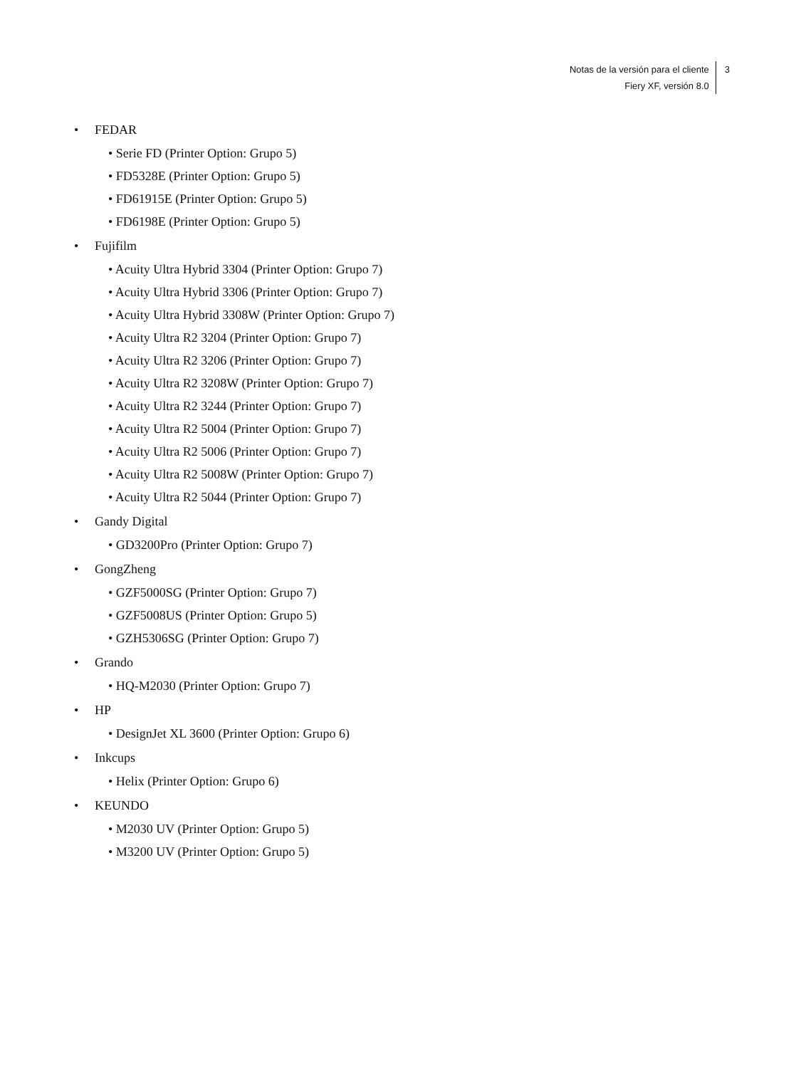Notas de la versión para el cliente
Fiery XF, versión 8.0
3
• FEDAR
• Serie FD (Printer Option: Grupo 5)
• FD5328E (Printer Option: Grupo 5)
• FD61915E (Printer Option: Grupo 5)
• FD6198E (Printer Option: Grupo 5)
• Fujifilm
• Acuity Ultra Hybrid 3304 (Printer Option: Grupo 7)
• Acuity Ultra Hybrid 3306 (Printer Option: Grupo 7)
• Acuity Ultra Hybrid 3308W (Printer Option: Grupo 7)
• Acuity Ultra R2 3204 (Printer Option: Grupo 7)
• Acuity Ultra R2 3206 (Printer Option: Grupo 7)
• Acuity Ultra R2 3208W (Printer Option: Grupo 7)
• Acuity Ultra R2 3244 (Printer Option: Grupo 7)
• Acuity Ultra R2 5004 (Printer Option: Grupo 7)
• Acuity Ultra R2 5006 (Printer Option: Grupo 7)
• Acuity Ultra R2 5008W (Printer Option: Grupo 7)
• Acuity Ultra R2 5044 (Printer Option: Grupo 7)
• Gandy Digital
• GD3200Pro (Printer Option: Grupo 7)
• GongZheng
• GZF5000SG (Printer Option: Grupo 7)
• GZF5008US (Printer Option: Grupo 5)
• GZH5306SG (Printer Option: Grupo 7)
• Grando
• HQ-M2030 (Printer Option: Grupo 7)
• HP
• DesignJet XL 3600 (Printer Option: Grupo 6)
• Inkcups
• Helix (Printer Option: Grupo 6)
• KEUNDO
• M2030 UV (Printer Option: Grupo 5)
• M3200 UV (Printer Option: Grupo 5)